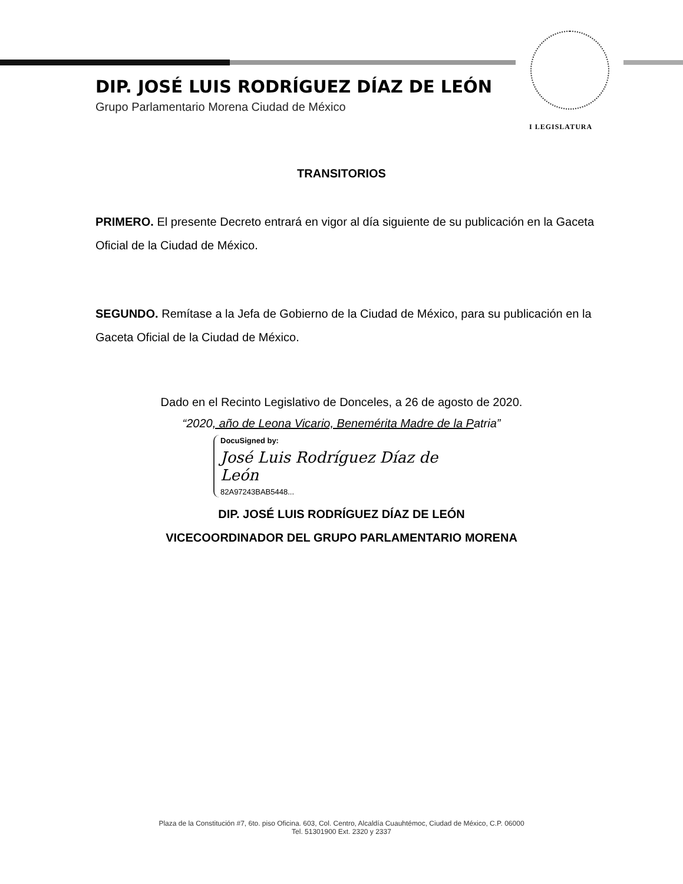DIP. JOSÉ LUIS RODRÍGUEZ DÍAZ DE LEÓN
Grupo Parlamentario Morena Ciudad de México
I LEGISLATURA
TRANSITORIOS
PRIMERO. El presente Decreto entrará en vigor al día siguiente de su publicación en la Gaceta Oficial de la Ciudad de México.
SEGUNDO. Remítase a la Jefa de Gobierno de la Ciudad de México, para su publicación en la Gaceta Oficial de la Ciudad de México.
Dado en el Recinto Legislativo de Donceles, a 26 de agosto de 2020.
“2020, año de Leona Vicario, Benemérita Madre de la Patria”
DocuSigned by:
José Luis Rodríguez Díaz de León
82A97243BAB5448...
DIP. JOSÉ LUIS RODRÍGUEZ DÍAZ DE LEÓN
VICECOORDINADOR DEL GRUPO PARLAMENTARIO MORENA
Plaza de la Constitución #7, 6to. piso Oficina. 603, Col. Centro, Alcaldía Cuauhtémoc, Ciudad de México, C.P. 06000
Tel. 51301900 Ext. 2320 y 2337